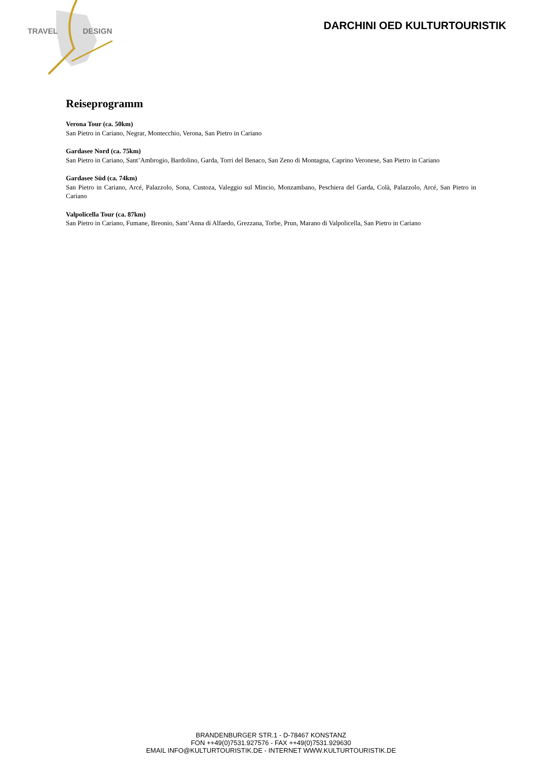TRAVEL
DESIGN
DARCHINI OED KULTURTOURISTIK
Reiseprogramm
Verona Tour (ca. 50km)
San Pietro in Cariano, Negrar, Montecchio, Verona, San Pietro in Cariano
Gardasee Nord (ca. 75km)
San Pietro in Cariano, Sant’Ambrogio, Bardolino, Garda, Torri del Benaco, San Zeno di Montagna, Caprino Veronese, San Pietro in Cariano
Gardasee Süd (ca. 74km)
San Pietro in Cariano, Arcé, Palazzolo, Sona, Custoza, Valeggio sul Mincio, Monzambano, Peschiera del Garda, Colà, Palazzolo, Arcé, San Pietro in Cariano
Valpolicella Tour (ca. 87km)
San Pietro in Cariano, Fumane, Breonio, Sant’Anna di Alfaedo, Grezzana, Torbe, Prun, Marano di Valpolicella, San Pietro in Cariano
BRANDENBURGER STR.1 - D-78467 KONSTANZ
FON ++49(0)7531.927576 - FAX ++49(0)7531.929630
EMAIL INFO@KULTURTOURISTIK.DE - INTERNET WWW.KULTURTOURISTIK.DE